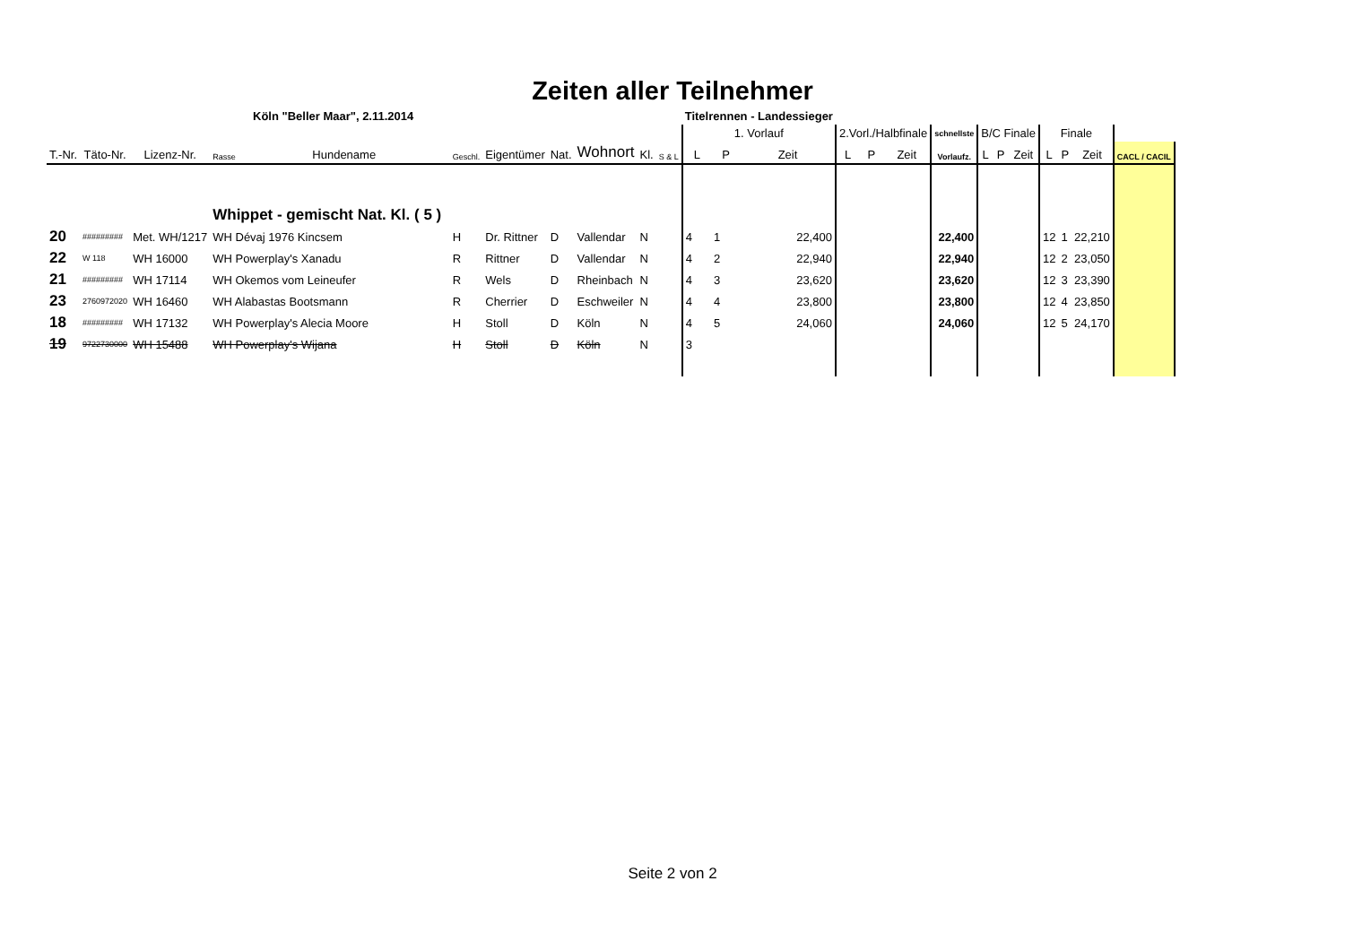Zeiten aller Teilnehmer
| Köln "Beller Maar", 2.11.2014 | | | | | | | | | | | Titelrennen - Landessieger | | | | | | | | | | | | | |
| | | | | | | | | | | | 1. Vorlauf | | | 2.Vorl./Halbfinale | | | schnellste | B/C Finale | | | Finale | | | |
| T.-Nr. | Täto-Nr. | Lizenz-Nr. | Rasse | Hundename | Geschl. | Eigentümer | Nat. | Wohnort | Kl. | S & L | L | P | Zeit | L | P | Zeit | Vorlaufz. | L | P | Zeit | L | P | Zeit | CACL / CACIL |
| | | | Whippet - gemischt Nat. Kl. ( 5 ) | | | | | | | | | | | | | | | | | | | | | |
| 20 | ######### | Met. WH/1217 | WH Dévaj 1976 Kincsem | | H | Dr. Rittner | D | Vallendar | N | | 4 | 1 | 22,400 | | | | 22,400 | | | | 12 | 1 | 22,210 | |
| 22 | W 118 | WH 16000 | WH Powerplay's Xanadu | | R | Rittner | D | Vallendar | N | | 4 | 2 | 22,940 | | | | 22,940 | | | | 12 | 2 | 23,050 | |
| 21 | ######### | WH 17114 | WH Okemos vom Leineufer | | R | Wels | D | Rheinbach | N | | 4 | 3 | 23,620 | | | | 23,620 | | | | 12 | 3 | 23,390 | |
| 23 | 2760972020 | WH 16460 | WH Alabastas Bootsmann | | R | Cherrier | D | Eschweiler | N | | 4 | 4 | 23,800 | | | | 23,800 | | | | 12 | 4 | 23,850 | |
| 18 | ######### | WH 17132 | WH Powerplay's Alecia Moore | | H | Stoll | D | Köln | N | | 4 | 5 | 24,060 | | | | 24,060 | | | | 12 | 5 | 24,170 | |
| 19 | 9722730000 | WH 15488 | WH Powerplay's Wijana | | H | Stoll | D | Köln | N | | 3 | | | | | | | | | | | | | |
Seite 2 von 2